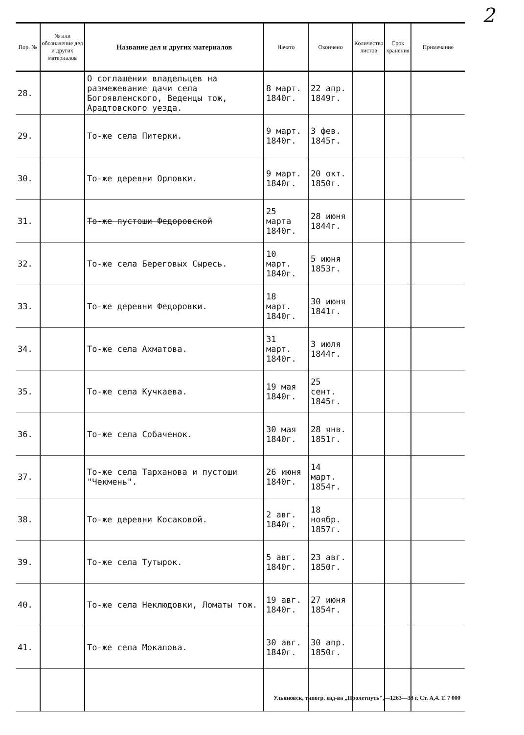2
| Пор. № | № или обозначение дел и других материалов | Название дел и других материалов | Начато | Окончено | Количество листов | Срок хранения | Примечание |
| --- | --- | --- | --- | --- | --- | --- | --- |
| 28. | | О соглашении владельцев на размежевание дачи села Богоявленского, Веденцы тож, Арадтовского уезда. | 8 март. 1840г. | 22 апр. 1849г. | | | |
| 29. | | То-же села Питерки. | 9 март. 1840г. | 3 фев. 1845г. | | | |
| 30. | | То-же деревни Орловки. | 9 март. 1840г. | 20 окт. 1850г. | | | |
| 31. | | То-же пустоши Федоровской | 25 марта 1840г. | 28 июня 1844г. | | | |
| 32. | | То-же села Береговых Сыресь. | 10 март. 1840г. | 5 июня 1853г. | | | |
| 33. | | То-же деревни Федоровки. | 18 март. 1840г. | 30 июня 1841г. | | | |
| 34. | | То-же села Ахматова. | 31 март. 1840г. | 3 июля 1844г. | | | |
| 35. | | То-же села Кучкаева. | 19 мая 1840г. | 25 сент. 1845г. | | | |
| 36. | | То-же села Собаченок. | 30 мая 1840г. | 28 янв. 1851г. | | | |
| 37. | | То-же села Тарханова и пустоши "Чекмень". | 26 июня 1840г. | 14 март. 1854г. | | | |
| 38. | | То-же деревни Косаковой. | 2 авг. 1840г. | 18 ноябр. 1857г. | | | |
| 39. | | То-же села Тутырок. | 5 авг. 1840г. | 23 авг. 1850г. | | | |
| 40. | | То-же села Неклюдовки, Ломаты тож. | 19 авг. 1840г. | 27 июня 1854г. | | | |
| 41. | | То-же села Мокалова. | 30 авг. 1840г. | 30 апр. 1850г. | | | |
Ульяновск, типогр. изд-ва „Пролетпуть",—1263—38 г. Ст. А,4. Т. 7 000